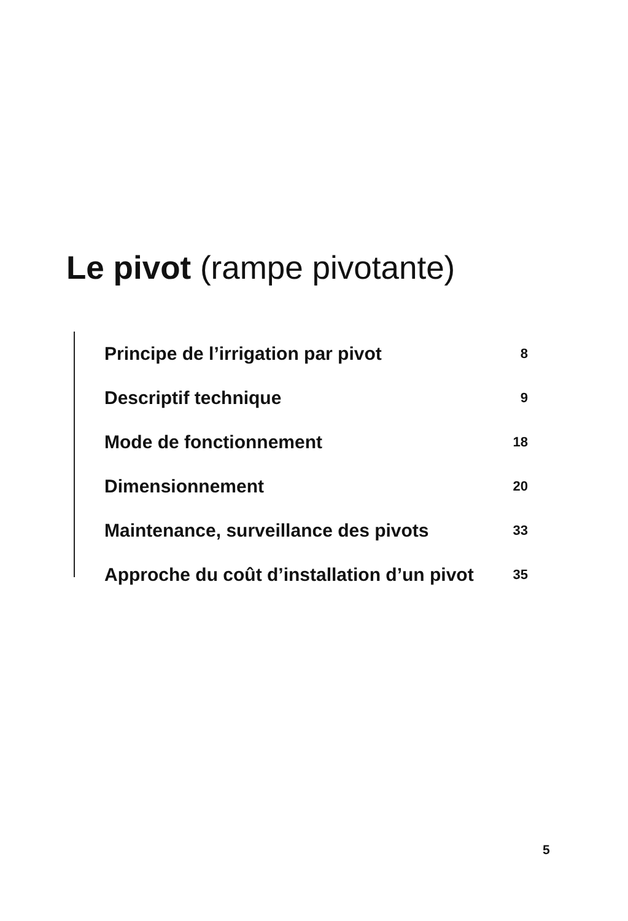Le pivot (rampe pivotante)
Principe de l’irrigation par pivot 8
Descriptif technique 9
Mode de fonctionnement 18
Dimensionnement 20
Maintenance, surveillance des pivots 33
Approche du coût d’installation d’un pivot 35
5